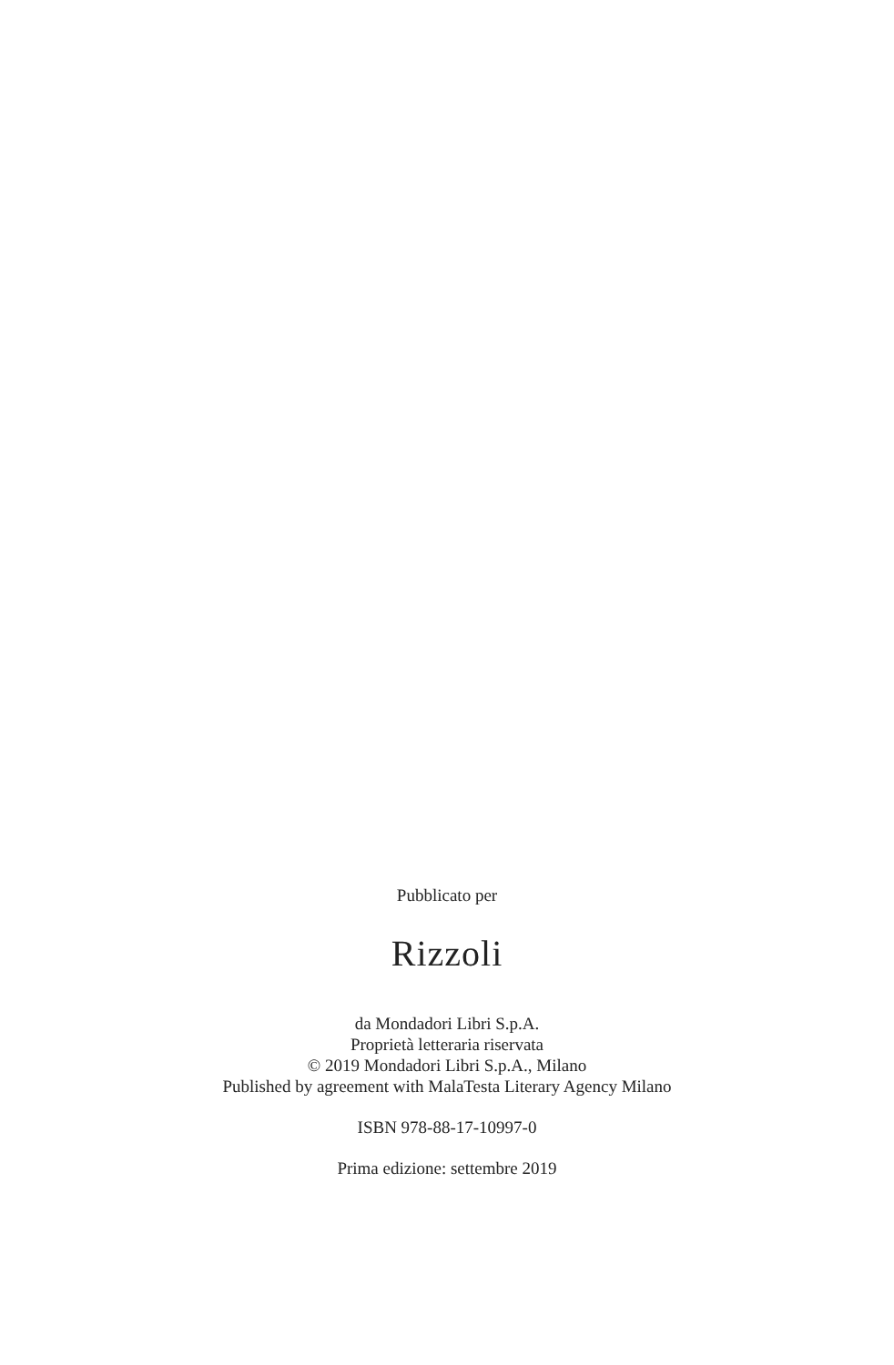Pubblicato per
Rizzoli
da Mondadori Libri S.p.A.
Proprietà letteraria riservata
© 2019 Mondadori Libri S.p.A., Milano
Published by agreement with MalaTesta Literary Agency Milano
ISBN 978-88-17-10997-0
Prima edizione: settembre 2019